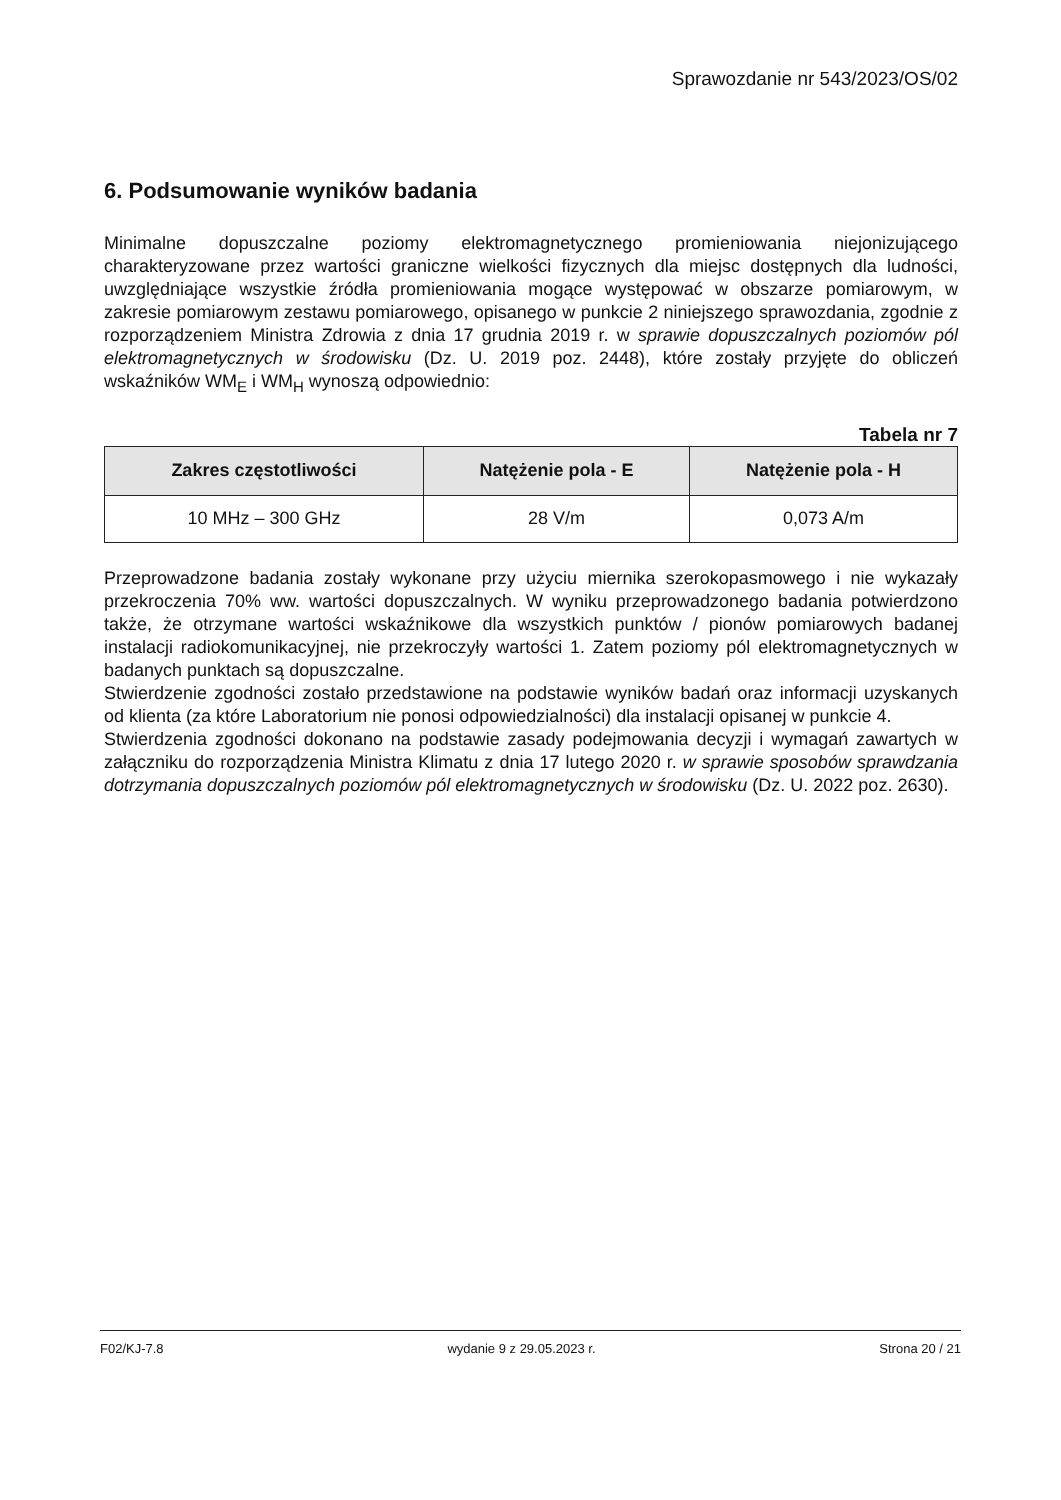Sprawozdanie nr 543/2023/OS/02
6. Podsumowanie wyników badania
Minimalne dopuszczalne poziomy elektromagnetycznego promieniowania niejonizującego charakteryzowane przez wartości graniczne wielkości fizycznych dla miejsc dostępnych dla ludności, uwzględniające wszystkie źródła promieniowania mogące występować w obszarze pomiarowym, w zakresie pomiarowym zestawu pomiarowego, opisanego w punkcie 2 niniejszego sprawozdania, zgodnie z rozporządzeniem Ministra Zdrowia z dnia 17 grudnia 2019 r. w sprawie dopuszczalnych poziomów pól elektromagnetycznych w środowisku (Dz. U. 2019 poz. 2448), które zostały przyjęte do obliczeń wskaźników WM<sub>E</sub> i WM<sub>H</sub> wynoszą odpowiednio:
Tabela nr 7
| Zakres częstotliwości | Natężenie pola - E | Natężenie pola - H |
| --- | --- | --- |
| 10 MHz – 300 GHz | 28 V/m | 0,073 A/m |
Przeprowadzone badania zostały wykonane przy użyciu miernika szerokopasmowego i nie wykazały przekroczenia 70% ww. wartości dopuszczalnych. W wyniku przeprowadzonego badania potwierdzono także, że otrzymane wartości wskaźnikowe dla wszystkich punktów / pionów pomiarowych badanej instalacji radiokomunikacyjnej, nie przekroczyły wartości 1. Zatem poziomy pól elektromagnetycznych w badanych punktach są dopuszczalne.
Stwierdzenie zgodności zostało przedstawione na podstawie wyników badań oraz informacji uzyskanych od klienta (za które Laboratorium nie ponosi odpowiedzialności) dla instalacji opisanej w punkcie 4.
Stwierdzenia zgodności dokonano na podstawie zasady podejmowania decyzji i wymagań zawartych w załączniku do rozporządzenia Ministra Klimatu z dnia 17 lutego 2020 r. w sprawie sposobów sprawdzania dotrzymania dopuszczalnych poziomów pól elektromagnetycznych w środowisku (Dz. U. 2022 poz. 2630).
F02/KJ-7.8 wydanie 9 z 29.05.2023 r. Strona 20 / 21